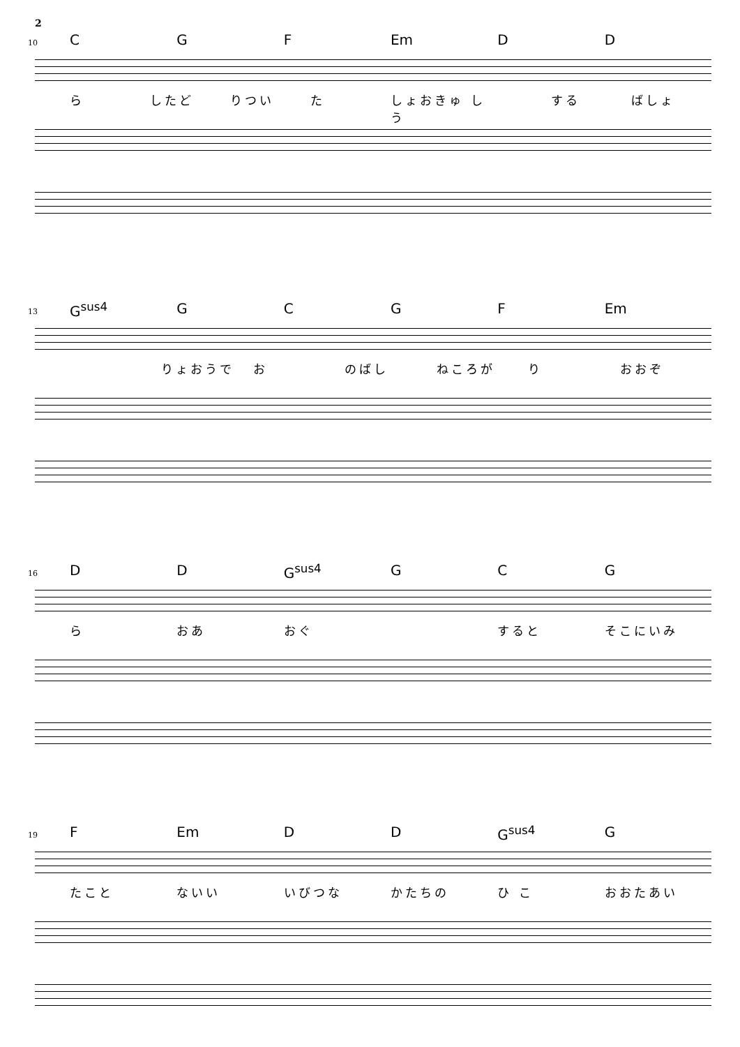2
10 C G F Em D D
ら したど りつい た しょおきゅう し する ばしょ
13 G<sup>sus4</sup> GCGF Em
りょおうで お のばし ねころが り おおぞ
16 D D G<sup>sus4</sup> G C G
ら おあ おぐ すると そこにいみ
19 F Em D D G<sup>sus4</sup> G
たこと ないい いびつな かたちの ひ こ おおたあい